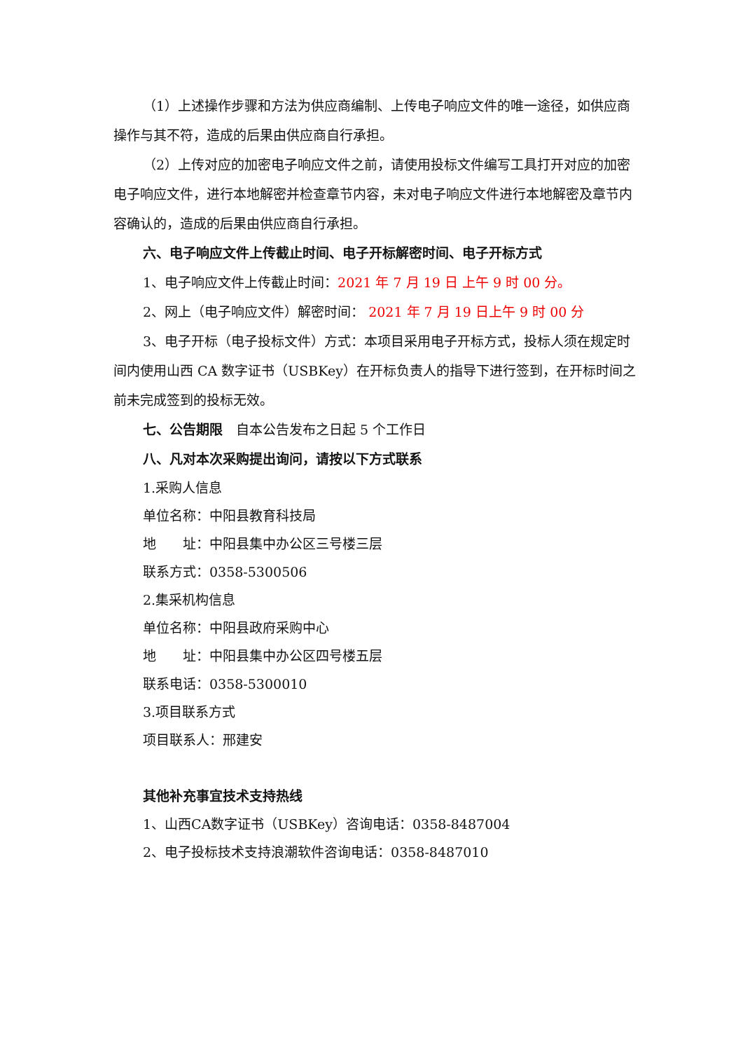（1）上述操作步骤和方法为供应商编制、上传电子响应文件的唯一途径，如供应商操作与其不符，造成的后果由供应商自行承担。
（2）上传对应的加密电子响应文件之前，请使用投标文件编写工具打开对应的加密电子响应文件，进行本地解密并检查章节内容，未对电子响应文件进行本地解密及章节内容确认的，造成的后果由供应商自行承担。
六、电子响应文件上传截止时间、电子开标解密时间、电子开标方式
1、电子响应文件上传截止时间：2021 年 7 月 19 日 上午 9 时 00 分。
2、网上（电子响应文件）解密时间： 2021 年 7 月 19 日上午 9 时 00 分
3、电子开标（电子投标文件）方式：本项目采用电子开标方式，投标人须在规定时间内使用山西 CA 数字证书（USBKey）在开标负责人的指导下进行签到，在开标时间之前未完成签到的投标无效。
七、公告期限　自本公告发布之日起 5 个工作日
八、凡对本次采购提出询问，请按以下方式联系
1.采购人信息
单位名称：中阳县教育科技局
地　　址：中阳县集中办公区三号楼三层
联系方式：0358-5300506
2.集采机构信息
单位名称：中阳县政府采购中心
地　　址：中阳县集中办公区四号楼五层
联系电话：0358-5300010
3.项目联系方式
项目联系人：邢建安
其他补充事宜技术支持热线
1、山西CA数字证书（USBKey）咨询电话：0358-8487004
2、电子投标技术支持浪潮软件咨询电话：0358-8487010